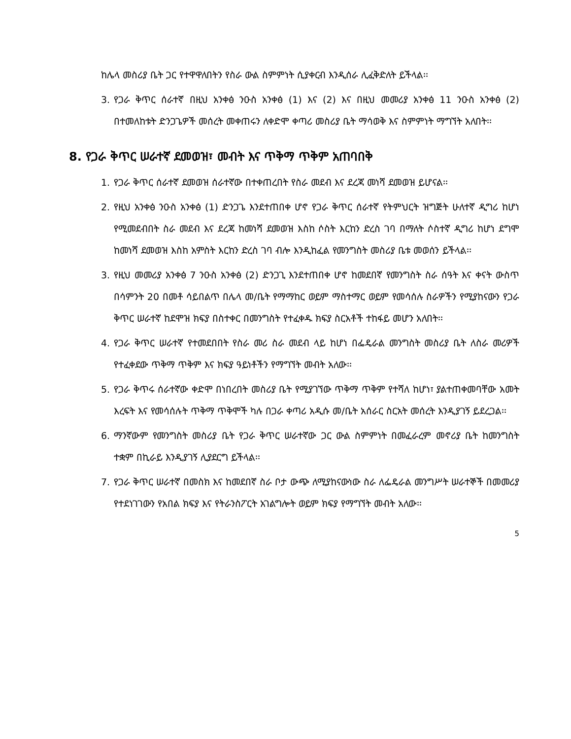ከሌላ መስሪያ ቤት ጋር የተዋዋለበትን የስራ ውል ስምምነት ሲያቀርብ እንዲሰራ ሊፈቅድለት ይችላል፡፡
3. የጋራ ቅጥር ሰራተኛ በዚህ አንቀፅ ንዑስ አንቀፅ (1) እና (2) እና በዚህ መመሪያ አንቀፅ 11 ንዑስ አንቀፅ (2) በተመለከቱት ድንጋጌዎች መሰረት መቀጠሩን ለቀድሞ ቀጣሪ መስሪያ ቤት ማሳወቅ እና ስምምነት ማግኘት አለበት፡፡
8. የጋራ ቅጥር ሠራተኛ ደመወዝ፣ መብት እና ጥቅማ ጥቅም አጠባበቅ
1. የጋራ ቅጥር ሰራተኛ ደመወዝ ሰራተኛው በተቀጠረበት የስራ መደብ እና ደረጃ መነሻ ደመወዝ ይሆናል፡፡
2. የዚህ አንቀፅ ንዑስ አንቀፅ (1) ድንጋጌ እንደተጠበቀ ሆኖ የጋራ ቅጥር ሰራተኛ የትምህርት ዝግጅት ሁለተኛ ዲግሪ ከሆነ የሚመደብበት ስራ መደብ እና ደረጃ ከመነሻ ደመወዝ እስከ ሶስት እርከን ድረስ ገባ በማለት ሶስተኛ ዲግሪ ከሆነ ደግሞ ከመነሻ ደመወዝ እስከ አምስት እርከን ድረስ ገባ ብሎ እንዲከፈል የመንግስት መስሪያ ቤቱ መወሰን ይችላል፡፡
3. የዚህ መመሪያ አንቀፅ 7 ንዑስ አንቀፅ (2) ድንጋጊ እንደተጠበቀ ሆኖ ከመደበኛ የመንግስት ስራ ሰዓት እና ቀናት ውስጥ በሳምንት 20 በመቶ ሳይበልጥ በሌላ መ/ቤት የማማከር ወይም ማስተማር ወይም የመሳሰሉ ስራዎችን የሚያከናውን የጋራ ቅጥር ሠራተኛ ከደሞዝ ክፍያ በስተቀር በመንግስት የተፈቀዱ ክፍያ ስርአቶች ተከፋይ መሆን አለበት፡፡
4. የጋራ ቅጥር ሠራተኛ የተመደበበት የስራ መሪ ስራ መደብ ላይ ከሆነ በፌዴራል መንግስት መስሪያ ቤት ለስራ መሪዎች የተፈቀደው ጥቅማ ጥቅም እና ክፍያ ዓይነቶችን የማግኘት መብት አለው፡፡
5. የጋራ ቅጥሩ ሰራተኛው ቀድሞ በነበረበት መስሪያ ቤት የሚያገኘው ጥቅማ ጥቅም የተሻለ ከሆነ፣ ያልተጠቀመባቸው አመት እረፍት እና የመሳሰሉት ጥቅማ ጥቅሞች ካሉ በጋራ ቀጣሪ አዲሱ መ/ቤት አሰራር ስርአት መሰረት እንዲያገኝ ይደረጋል፡፡
6. ማንኛውም የመንግስት መስሪያ ቤት የጋራ ቅጥር ሠራተኛው ጋር ውል ስምምነት በመፈራረም መኖሪያ ቤት ከመንግስት ተቋም በኪራይ እንዲያገኝ ሊያደርግ ይችላል፡፡
7. የጋራ ቅጥር ሠራተኛ በመስክ እና ከመደበኛ ስራ ቦታ ውጭ ለሚያከናውነው ስራ ለፌዴራል መንግሥት ሠራተኞች በመመሪያ የተደነገገውን የአበል ክፍያ እና የትራንስፖርት አገልግሎት ወይም ክፍያ የማግኘት መብት አለው፡፡
5